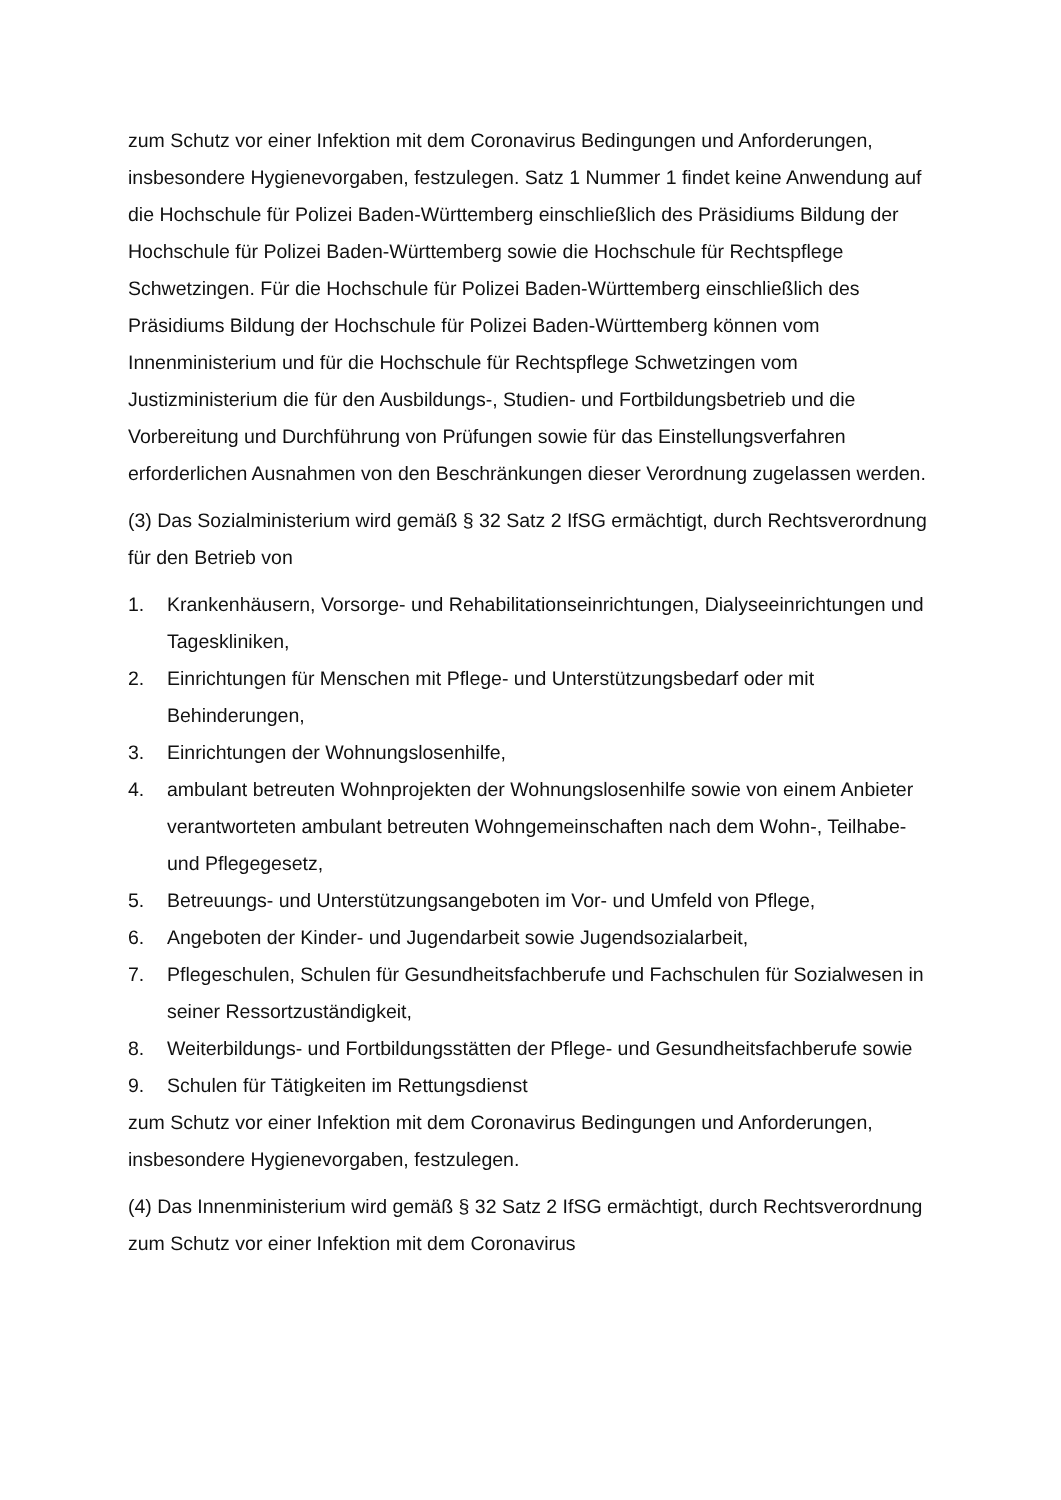zum Schutz vor einer Infektion mit dem Coronavirus Bedingungen und Anforderungen, insbesondere Hygienevorgaben, festzulegen. Satz 1 Nummer 1 findet keine Anwendung auf die Hochschule für Polizei Baden-Württemberg einschließlich des Präsidiums Bildung der Hochschule für Polizei Baden-Württemberg sowie die Hochschule für Rechtspflege Schwetzingen. Für die Hochschule für Polizei Baden-Württemberg einschließlich des Präsidiums Bildung der Hochschule für Polizei Baden-Württemberg können vom Innenministerium und für die Hochschule für Rechtspflege Schwetzingen vom Justizministerium die für den Ausbildungs-, Studien- und Fortbildungsbetrieb und die Vorbereitung und Durchführung von Prüfungen sowie für das Einstellungsverfahren erforderlichen Ausnahmen von den Beschränkungen dieser Verordnung zugelassen werden.
(3) Das Sozialministerium wird gemäß § 32 Satz 2 IfSG ermächtigt, durch Rechtsverordnung für den Betrieb von
1. Krankenhäusern, Vorsorge- und Rehabilitationseinrichtungen, Dialyseeinrichtungen und Tageskliniken,
2. Einrichtungen für Menschen mit Pflege- und Unterstützungsbedarf oder mit Behinderungen,
3. Einrichtungen der Wohnungslosenhilfe,
4. ambulant betreuten Wohnprojekten der Wohnungslosenhilfe sowie von einem Anbieter verantworteten ambulant betreuten Wohngemeinschaften nach dem Wohn-, Teilhabe- und Pflegegesetz,
5. Betreuungs- und Unterstützungsangeboten im Vor- und Umfeld von Pflege,
6. Angeboten der Kinder- und Jugendarbeit sowie Jugendsozialarbeit,
7. Pflegeschulen, Schulen für Gesundheitsfachberufe und Fachschulen für Sozialwesen in seiner Ressortzuständigkeit,
8. Weiterbildungs- und Fortbildungsstätten der Pflege- und Gesundheitsfachberufe sowie
9. Schulen für Tätigkeiten im Rettungsdienst
zum Schutz vor einer Infektion mit dem Coronavirus Bedingungen und Anforderungen, insbesondere Hygienevorgaben, festzulegen.
(4) Das Innenministerium wird gemäß § 32 Satz 2 IfSG ermächtigt, durch Rechtsverordnung zum Schutz vor einer Infektion mit dem Coronavirus